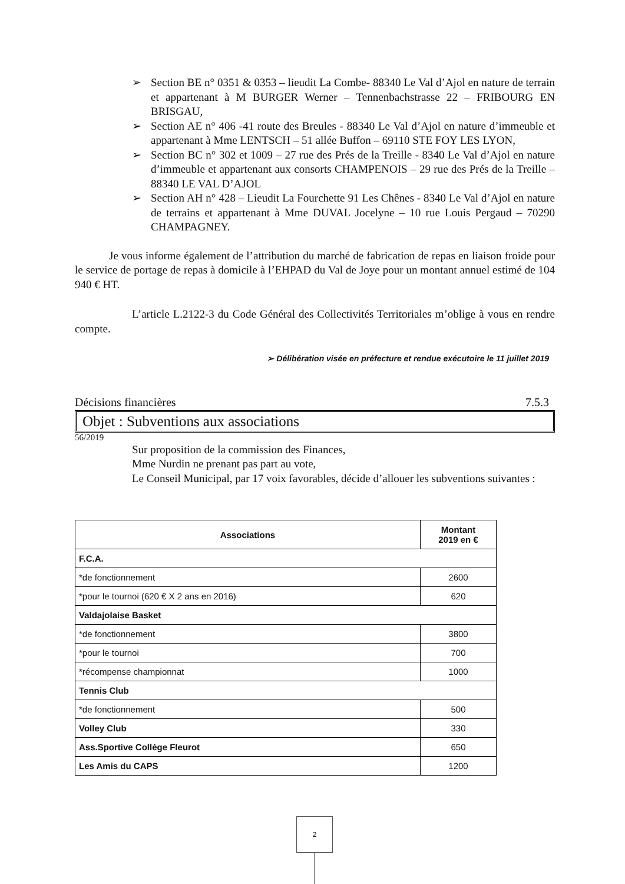➢ Section BE n° 0351 & 0353 – lieudit La Combe- 88340 Le Val d’Ajol en nature de terrain et appartenant à M BURGER Werner – Tennenbachstrasse 22 – FRIBOURG EN BRISGAU,
➢ Section AE n° 406 -41 route des Breules - 88340 Le Val d’Ajol en nature d’immeuble et appartenant à Mme LENTSCH – 51 allée Buffon – 69110 STE FOY LES LYON,
➢ Section BC n° 302 et 1009 – 27 rue des Prés de la Treille - 8340 Le Val d’Ajol en nature d’immeuble et appartenant aux consorts CHAMPENOIS – 29 rue des Prés de la Treille – 88340 LE VAL D’AJOL
➢ Section AH n° 428 – Lieudit La Fourchette 91 Les Chênes - 8340 Le Val d’Ajol en nature de terrains et appartenant à Mme DUVAL Jocelyne – 10 rue Louis Pergaud – 70290 CHAMPAGNEY.
Je vous informe également de l’attribution du marché de fabrication de repas en liaison froide pour le service de portage de repas à domicile à l’EHPAD du Val de Joye pour un montant annuel estimé de 104 940 € HT.
L’article L.2122-3 du Code Général des Collectivités Territoriales m’oblige à vous en rendre compte.
➢ Délibération visée en préfecture et rendue exécutoire le 11 juillet 2019
Décisions financières 7.5.3
Objet : Subventions aux associations
56/2019
Sur proposition de la commission des Finances,
Mme Nurdin ne prenant pas part au vote,
Le Conseil Municipal, par 17 voix favorables, décide d’allouer les subventions suivantes :
| Associations | Montant 2019 en € |
| --- | --- |
| F.C.A. | |
| *de fonctionnement | 2600 |
| *pour le tournoi (620 € X 2 ans en 2016) | 620 |
| Valdajolaise Basket | |
| *de fonctionnement | 3800 |
| *pour le tournoi | 700 |
| *récompense championnat | 1000 |
| Tennis Club | |
| *de fonctionnement | 500 |
| Volley Club | 330 |
| Ass.Sportive Collège Fleurot | 650 |
| Les Amis du CAPS | 1200 |
2